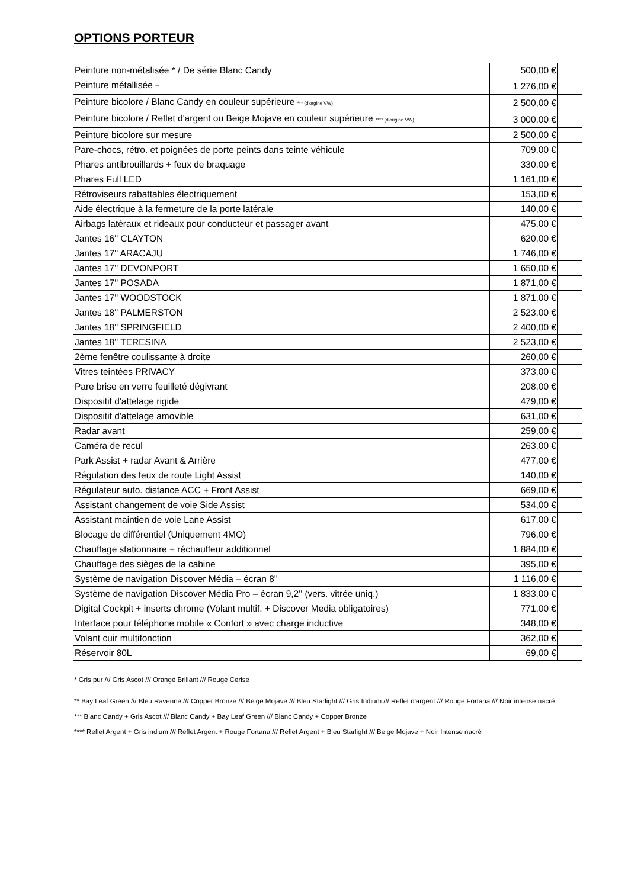OPTIONS PORTEUR
| Peinture non-métalisée * / De série Blanc Candy | 500,00 € | |
| Peinture métallisée ** | 1 276,00 € | |
| Peinture bicolore / Blanc Candy en couleur supérieure *** (d'orgine VW) | 2 500,00 € | |
| Peinture bicolore / Reflet d'argent ou Beige Mojave en couleur supérieure **** (d'origine VW) | 3 000,00 € | |
| Peinture bicolore sur mesure | 2 500,00 € | |
| Pare-chocs, rétro. et poignées de porte peints dans teinte véhicule | 709,00 € | |
| Phares antibrouillards + feux de braquage | 330,00 € | |
| Phares Full LED | 1 161,00 € | |
| Rétroviseurs rabattables électriquement | 153,00 € | |
| Aide électrique à la fermeture de la porte latérale | 140,00 € | |
| Airbags latéraux et rideaux pour conducteur et passager avant | 475,00 € | |
| Jantes 16'' CLAYTON | 620,00 € | |
| Jantes 17'' ARACAJU | 1 746,00 € | |
| Jantes 17'' DEVONPORT | 1 650,00 € | |
| Jantes 17'' POSADA | 1 871,00 € | |
| Jantes 17'' WOODSTOCK | 1 871,00 € | |
| Jantes 18'' PALMERSTON | 2 523,00 € | |
| Jantes 18'' SPRINGFIELD | 2 400,00 € | |
| Jantes 18'' TERESINA | 2 523,00 € | |
| 2ème fenêtre coulissante à droite | 260,00 € | |
| Vitres teintées PRIVACY | 373,00 € | |
| Pare brise en verre feuilleté dégivrant | 208,00 € | |
| Dispositif d'attelage rigide | 479,00 € | |
| Dispositif d'attelage amovible | 631,00 € | |
| Radar avant | 259,00 € | |
| Caméra de recul | 263,00 € | |
| Park Assist + radar Avant & Arrière | 477,00 € | |
| Régulation des feux de route Light Assist | 140,00 € | |
| Régulateur auto. distance ACC + Front Assist | 669,00 € | |
| Assistant changement de voie Side Assist | 534,00 € | |
| Assistant maintien de voie Lane Assist | 617,00 € | |
| Blocage de différentiel (Uniquement 4MO) | 796,00 € | |
| Chauffage stationnaire + réchauffeur additionnel | 1 884,00 € | |
| Chauffage des sièges de la cabine | 395,00 € | |
| Système de navigation Discover Média – écran 8'' | 1 116,00 € | |
| Système de navigation Discover Média Pro – écran 9,2'' (vers. vitrée uniq.) | 1 833,00 € | |
| Digital Cockpit + inserts chrome (Volant multif. + Discover Media obligatoires) | 771,00 € | |
| Interface pour téléphone mobile « Confort » avec charge inductive | 348,00 € | |
| Volant cuir multifonction | 362,00 € | |
| Réservoir 80L | 69,00 € | |
* Gris pur /// Gris Ascot /// Orangé Brillant /// Rouge Cerise
** Bay Leaf Green /// Bleu Ravenne /// Copper Bronze /// Beige Mojave /// Bleu Starlight /// Gris Indium /// Reflet d'argent /// Rouge Fortana /// Noir intense nacré
*** Blanc Candy + Gris Ascot /// Blanc Candy + Bay Leaf Green /// Blanc Candy + Copper Bronze
**** Reflet Argent + Gris indium /// Reflet Argent + Rouge Fortana /// Reflet Argent + Bleu Starlight /// Beige Mojave + Noir Intense nacré